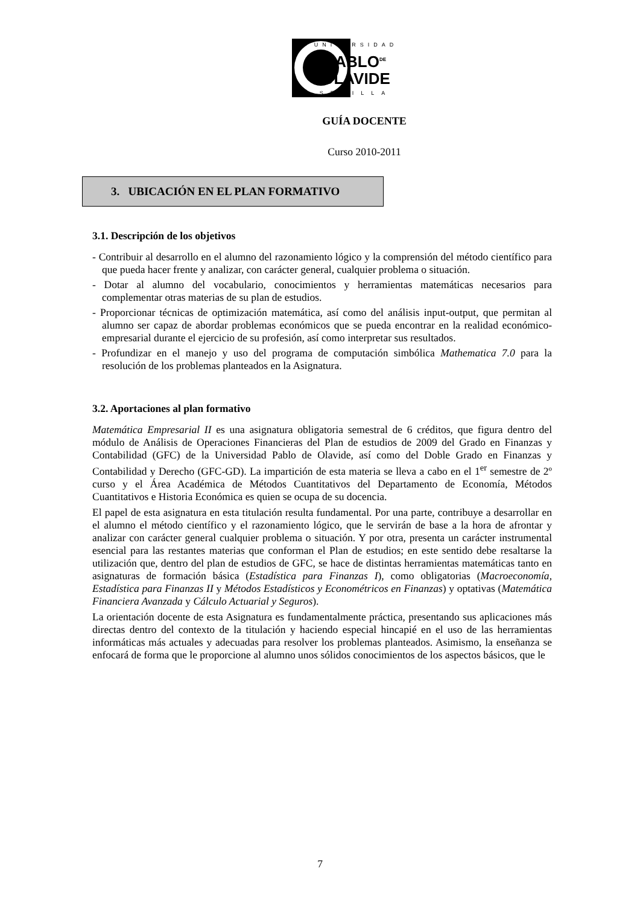UNIVERSIDAD
PABLO<sup>DE</sup>
OLAVIDE
SEVILLA
GUÍA DOCENTE
Curso 2010-2011
3. UBICACIÓN EN EL PLAN FORMATIVO
3.1. Descripción de los objetivos
- Contribuir al desarrollo en el alumno del razonamiento lógico y la comprensión del método científico para que pueda hacer frente y analizar, con carácter general, cualquier problema o situación.
- Dotar al alumno del vocabulario, conocimientos y herramientas matemáticas necesarios para complementar otras materias de su plan de estudios.
- Proporcionar técnicas de optimización matemática, así como del análisis input-output, que permitan al alumno ser capaz de abordar problemas económicos que se pueda encontrar en la realidad económico-empresarial durante el ejercicio de su profesión, así como interpretar sus resultados.
- Profundizar en el manejo y uso del programa de computación simbólica Mathematica 7.0 para la resolución de los problemas planteados en la Asignatura.
3.2. Aportaciones al plan formativo
Matemática Empresarial II es una asignatura obligatoria semestral de 6 créditos, que figura dentro del módulo de Análisis de Operaciones Financieras del Plan de estudios de 2009 del Grado en Finanzas y Contabilidad (GFC) de la Universidad Pablo de Olavide, así como del Doble Grado en Finanzas y Contabilidad y Derecho (GFC-GD). La impartición de esta materia se lleva a cabo en el 1<sup>er</sup> semestre de 2º curso y el Área Académica de Métodos Cuantitativos del Departamento de Economía, Métodos Cuantitativos e Historia Económica es quien se ocupa de su docencia.
El papel de esta asignatura en esta titulación resulta fundamental. Por una parte, contribuye a desarrollar en el alumno el método científico y el razonamiento lógico, que le servirán de base a la hora de afrontar y analizar con carácter general cualquier problema o situación. Y por otra, presenta un carácter instrumental esencial para las restantes materias que conforman el Plan de estudios; en este sentido debe resaltarse la utilización que, dentro del plan de estudios de GFC, se hace de distintas herramientas matemáticas tanto en asignaturas de formación básica (Estadística para Finanzas I), como obligatorias (Macroeconomía, Estadística para Finanzas II y Métodos Estadísticos y Econométricos en Finanzas) y optativas (Matemática Financiera Avanzada y Cálculo Actuarial y Seguros).
La orientación docente de esta Asignatura es fundamentalmente práctica, presentando sus aplicaciones más directas dentro del contexto de la titulación y haciendo especial hincapié en el uso de las herramientas informáticas más actuales y adecuadas para resolver los problemas planteados. Asimismo, la enseñanza se enfocará de forma que le proporcione al alumno unos sólidos conocimientos de los aspectos básicos, que le
7